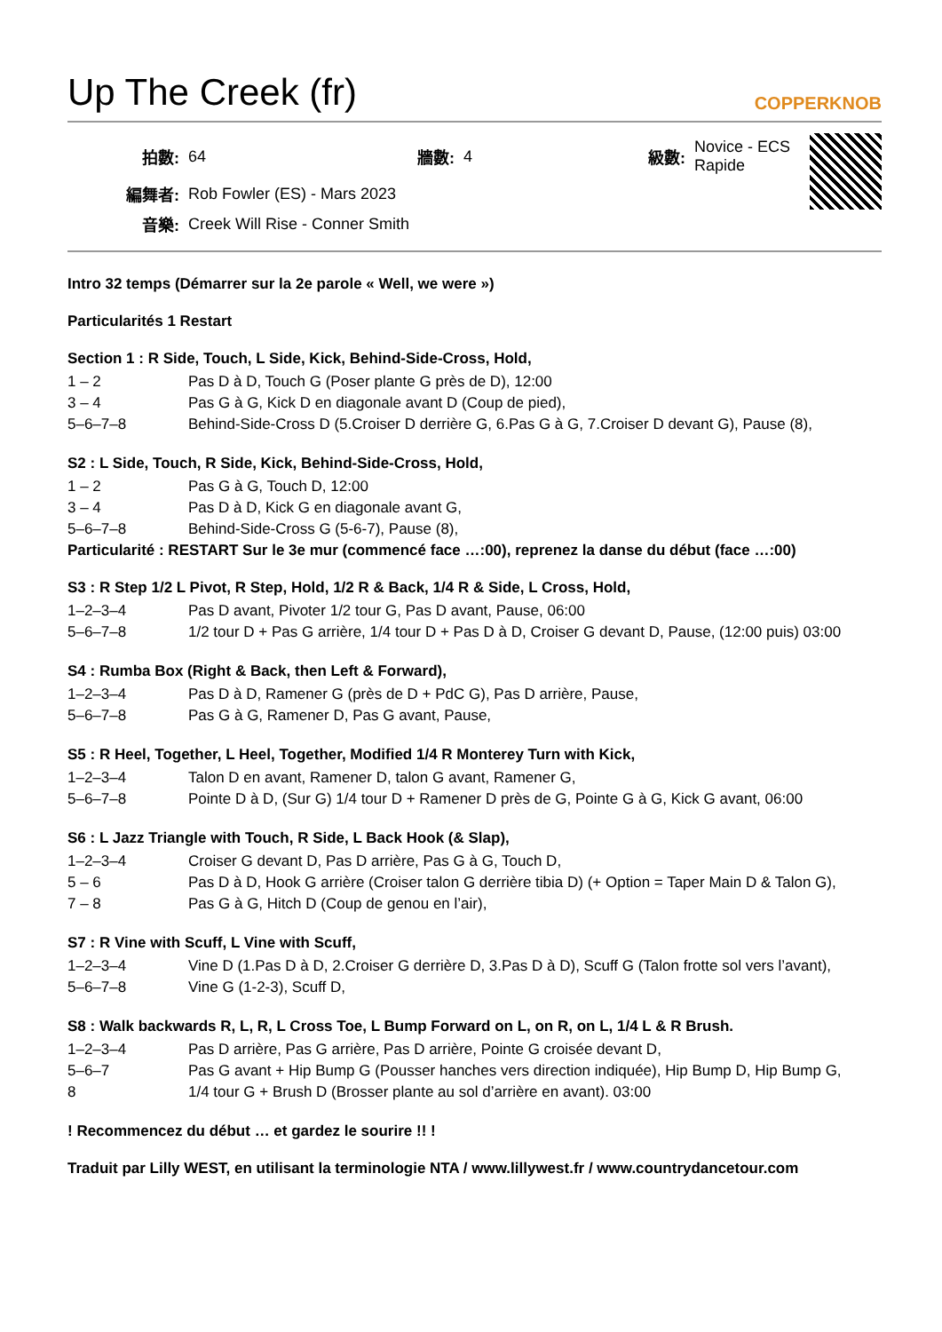Up The Creek (fr) COPPERKNOB
| 拍數: | 64 | 牆數: | 4 | 級數: | Novice - ECS Rapide |
| 編舞者: | Rob Fowler (ES) - Mars 2023 | | | | |
| 音樂: | Creek Will Rise - Conner Smith | | | | |
Intro 32 temps (Démarrer sur la 2e parole « Well, we were »)
Particularités 1 Restart
Section 1 : R Side, Touch, L Side, Kick, Behind-Side-Cross, Hold,
| 1 – 2 | Pas D à D, Touch G (Poser plante G près de D), 12:00 |
| 3 – 4 | Pas G à G, Kick D en diagonale avant D (Coup de pied), |
| 5–6–7–8 | Behind-Side-Cross D (5.Croiser D derrière G, 6.Pas G à G, 7.Croiser D devant G), Pause (8), |
S2 : L Side, Touch, R Side, Kick, Behind-Side-Cross, Hold,
| 1 – 2 | Pas G à G, Touch D, 12:00 |
| 3 – 4 | Pas D à D, Kick G en diagonale avant G, |
| 5–6–7–8 | Behind-Side-Cross G (5-6-7), Pause (8), |
Particularité : RESTART Sur le 3e mur (commencé face …:00), reprenez la danse du début (face …:00)
S3 : R Step 1/2 L Pivot, R Step, Hold, 1/2 R & Back, 1/4 R & Side, L Cross, Hold,
| 1–2–3–4 | Pas D avant, Pivoter 1/2 tour G, Pas D avant, Pause, 06:00 |
| 5–6–7–8 | 1/2 tour D + Pas G arrière, 1/4 tour D + Pas D à D, Croiser G devant D, Pause, (12:00 puis) 03:00 |
S4 : Rumba Box (Right & Back, then Left & Forward),
| 1–2–3–4 | Pas D à D, Ramener G (près de D + PdC G), Pas D arrière, Pause, |
| 5–6–7–8 | Pas G à G, Ramener D, Pas G avant, Pause, |
S5 : R Heel, Together, L Heel, Together, Modified 1/4 R Monterey Turn with Kick,
| 1–2–3–4 | Talon D en avant, Ramener D, talon G avant, Ramener G, |
| 5–6–7–8 | Pointe D à D, (Sur G) 1/4 tour D + Ramener D près de G, Pointe G à G, Kick G avant, 06:00 |
S6 : L Jazz Triangle with Touch, R Side, L Back Hook (& Slap),
| 1–2–3–4 | Croiser G devant D, Pas D arrière, Pas G à G, Touch D, |
| 5 – 6 | Pas D à D, Hook G arrière (Croiser talon G derrière tibia D) (+ Option = Taper Main D & Talon G), |
| 7 – 8 | Pas G à G, Hitch D (Coup de genou en l’air), |
S7 : R Vine with Scuff, L Vine with Scuff,
| 1–2–3–4 | Vine D (1.Pas D à D, 2.Croiser G derrière D, 3.Pas D à D), Scuff G (Talon frotte sol vers l’avant), |
| 5–6–7–8 | Vine G (1-2-3), Scuff D, |
S8 : Walk backwards R, L, R, L Cross Toe, L Bump Forward on L, on R, on L, 1/4 L & R Brush.
| 1–2–3–4 | Pas D arrière, Pas G arrière, Pas D arrière, Pointe G croisée devant D, |
| 5–6–7 | Pas G avant + Hip Bump G (Pousser hanches vers direction indiquée), Hip Bump D, Hip Bump G, |
| 8 | 1/4 tour G + Brush D (Brosser plante au sol d’arrière en avant). 03:00 |
! Recommencez du début … et gardez le sourire !! !
Traduit par Lilly WEST, en utilisant la terminologie NTA / www.lillywest.fr / www.countrydancetour.com